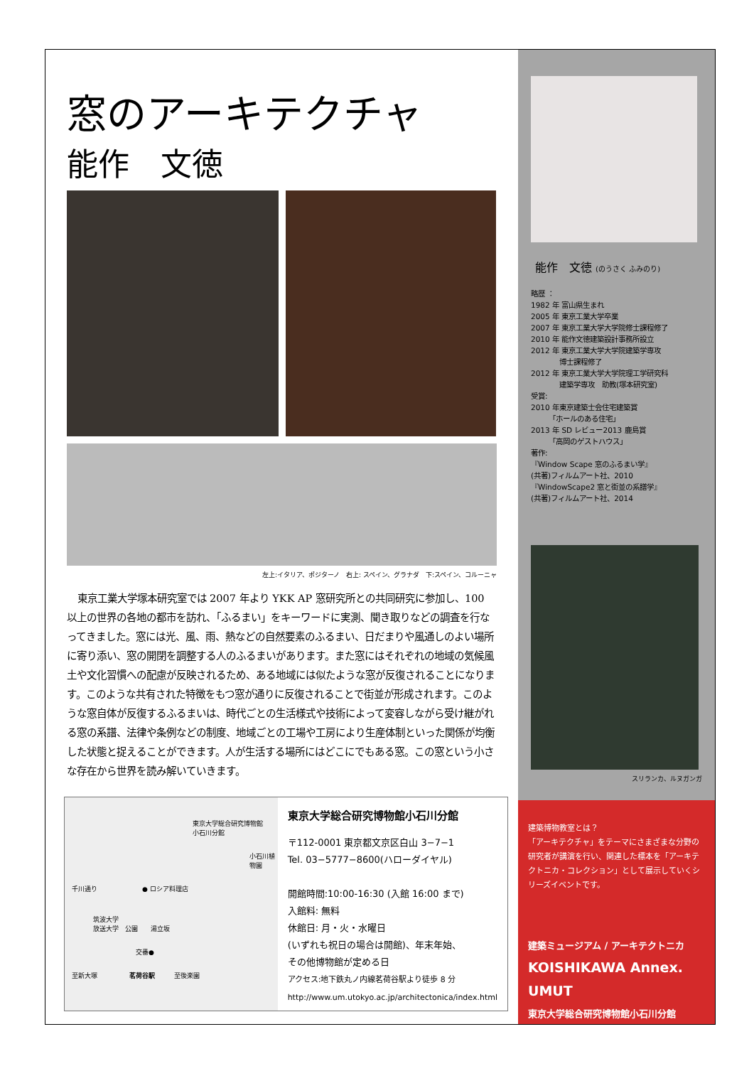窓のアーキテクチャ
能作　文徳
左上:イタリア、ポジターノ　右上: スペイン、グラナダ　下:スペイン、コルーニャ
東京工業大学塚本研究室では 2007 年より YKK AP 窓研究所との共同研究に参加し、100 以上の世界の各地の都市を訪れ、「ふるまい」をキーワードに実測、聞き取りなどの調査を行なってきました。窓には光、風、雨、熱などの自然要素のふるまい、日だまりや風通しのよい場所に寄り添い、窓の開閉を調整する人のふるまいがあります。また窓にはそれぞれの地域の気候風土や文化習慣への配慮が反映されるため、ある地域には似たような窓が反復されることになります。このような共有された特徴をもつ窓が通りに反復されることで街並が形成されます。このような窓自体が反復するふるまいは、時代ごとの生活様式や技術によって変容しながら受け継がれる窓の系譜、法律や条例などの制度、地域ごとの工場や工房により生産体制といった関係が均衡した状態と捉えることができます。人が生活する場所にはどこにでもある窓。この窓という小さな存在から世界を読み解いていきます。
東京大学総合研究博物館
小石川分館
小石川植物園
千川通り　　　　　　　● ロシア料理店
筑波大学
放送大学　公園　　湯立坂
交番●
至新大塚　　　　　茗荷谷駅　　　至後楽園
東京大学総合研究博物館小石川分館
〒112-0001 東京都文京区白山 3−7−1
Tel. 03−5777−8600(ハローダイヤル)
開館時間:10:00-16:30 (入館 16:00 まで)
入館料: 無料
休館日: 月・火・水曜日
(いずれも祝日の場合は開館)、年末年始、
その他博物館が定める日
アクセス:地下鉄丸ノ内線茗荷谷駅より徒歩 8 分
http://www.um.utokyo.ac.jp/architectonica/index.html
能作　文徳 (のうさく ふみのり)
略歴 ：
1982 年 富山県生まれ
2005 年 東京工業大学卒業
2007 年 東京工業大学大学院修士課程修了
2010 年 能作文徳建築設計事務所設立
2012 年 東京工業大学大学院建築学専攻
　　　　博士課程修了
2012 年 東京工業大学大学院理工学研究科
　　　　建築学専攻　助教(塚本研究室)
受賞:
2010 年東京建築士会住宅建築賞
　　　「ホールのある住宅」
2013 年 SD レビュー2013 鹿島賞
　　　「高岡のゲストハウス」
著作:
『Window Scape 窓のふるまい学』
(共著)フィルムアート社、2010
『WindowScape2 窓と街並の系譜学』
(共著)フィルムアート社、2014
スリランカ、ルヌガンガ
建築博物教室とは？
「アーキテクチャ」をテーマにさまざまな分野の研究者が講演を行い、関連した標本を「アーキテクトニカ・コレクション」として展示していくシリーズイベントです。
建築ミュージアム / アーキテクトニカ
KOISHIKAWA Annex.
UMUT
東京大学総合研究博物館小石川分館